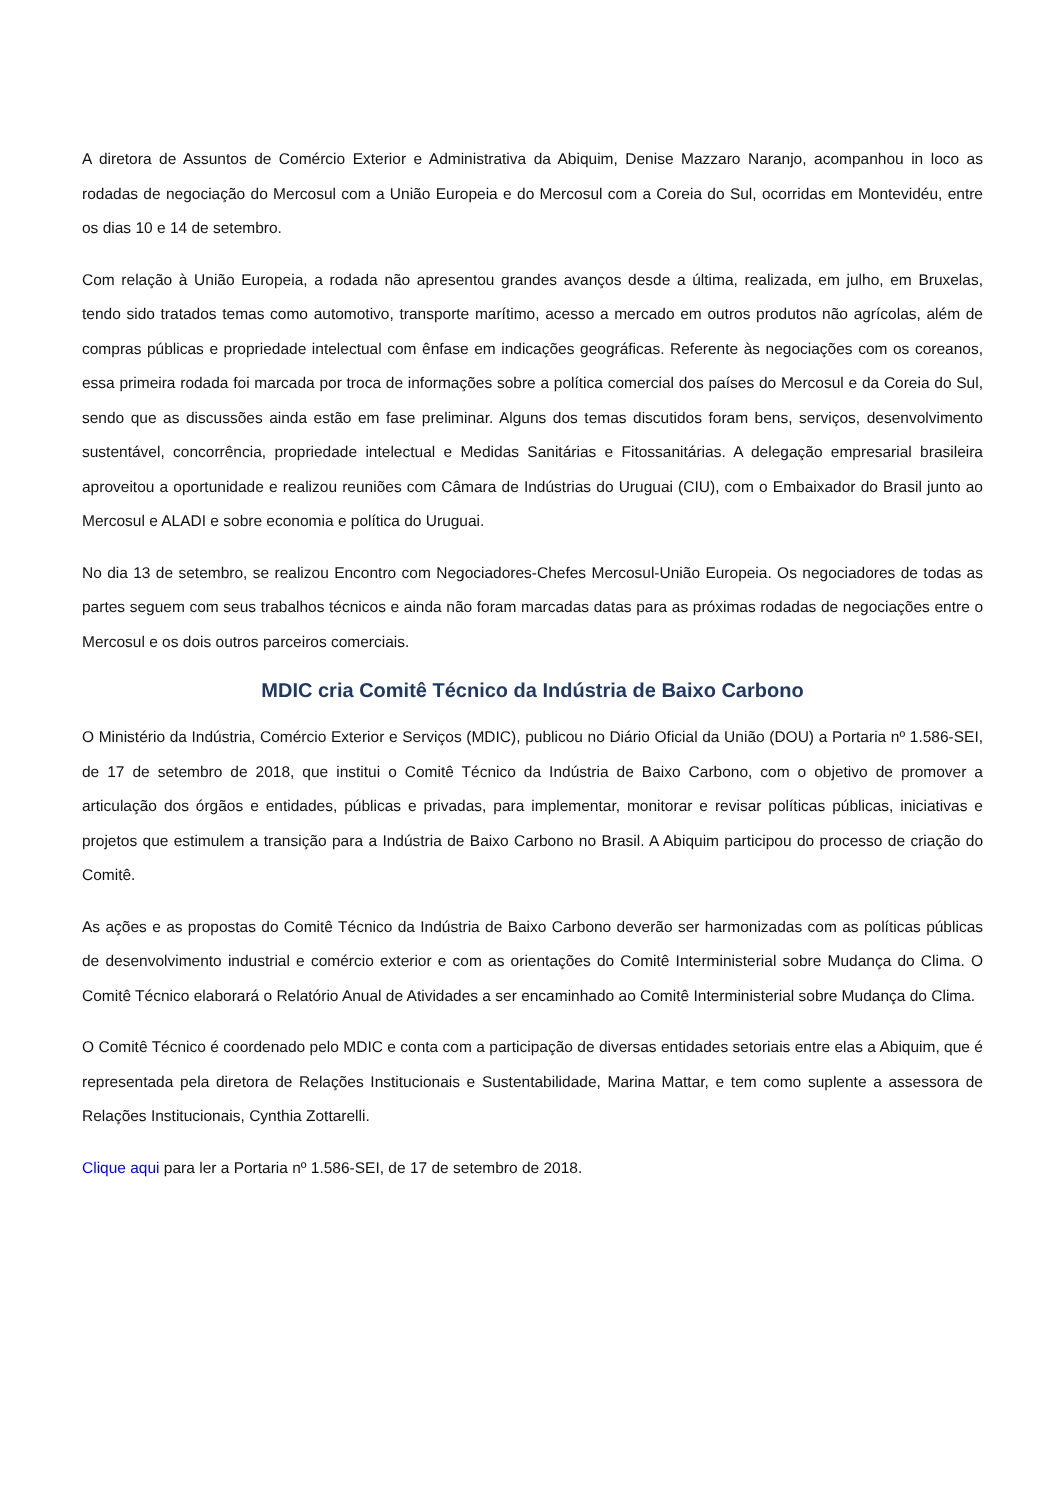A diretora de Assuntos de Comércio Exterior e Administrativa da Abiquim, Denise Mazzaro Naranjo, acompanhou in loco as rodadas de negociação do Mercosul com a União Europeia e do Mercosul com a Coreia do Sul, ocorridas em Montevidéu, entre os dias 10 e 14 de setembro.
Com relação à União Europeia, a rodada não apresentou grandes avanços desde a última, realizada, em julho, em Bruxelas, tendo sido tratados temas como automotivo, transporte marítimo, acesso a mercado em outros produtos não agrícolas, além de compras públicas e propriedade intelectual com ênfase em indicações geográficas. Referente às negociações com os coreanos, essa primeira rodada foi marcada por troca de informações sobre a política comercial dos países do Mercosul e da Coreia do Sul, sendo que as discussões ainda estão em fase preliminar. Alguns dos temas discutidos foram bens, serviços, desenvolvimento sustentável, concorrência, propriedade intelectual e Medidas Sanitárias e Fitossanitárias. A delegação empresarial brasileira aproveitou a oportunidade e realizou reuniões com Câmara de Indústrias do Uruguai (CIU), com o Embaixador do Brasil junto ao Mercosul e ALADI e sobre economia e política do Uruguai.
No dia 13 de setembro, se realizou Encontro com Negociadores-Chefes Mercosul-União Europeia. Os negociadores de todas as partes seguem com seus trabalhos técnicos e ainda não foram marcadas datas para as próximas rodadas de negociações entre o Mercosul e os dois outros parceiros comerciais.
MDIC cria Comitê Técnico da Indústria de Baixo Carbono
O Ministério da Indústria, Comércio Exterior e Serviços (MDIC), publicou no Diário Oficial da União (DOU) a Portaria nº 1.586-SEI, de 17 de setembro de 2018, que institui o Comitê Técnico da Indústria de Baixo Carbono, com o objetivo de promover a articulação dos órgãos e entidades, públicas e privadas, para implementar, monitorar e revisar políticas públicas, iniciativas e projetos que estimulem a transição para a Indústria de Baixo Carbono no Brasil. A Abiquim participou do processo de criação do Comitê.
As ações e as propostas do Comitê Técnico da Indústria de Baixo Carbono deverão ser harmonizadas com as políticas públicas de desenvolvimento industrial e comércio exterior e com as orientações do Comitê Interministerial sobre Mudança do Clima. O Comitê Técnico elaborará o Relatório Anual de Atividades a ser encaminhado ao Comitê Interministerial sobre Mudança do Clima.
O Comitê Técnico é coordenado pelo MDIC e conta com a participação de diversas entidades setoriais entre elas a Abiquim, que é representada pela diretora de Relações Institucionais e Sustentabilidade, Marina Mattar, e tem como suplente a assessora de Relações Institucionais, Cynthia Zottarelli.
Clique aqui para ler a Portaria nº 1.586-SEI, de 17 de setembro de 2018.